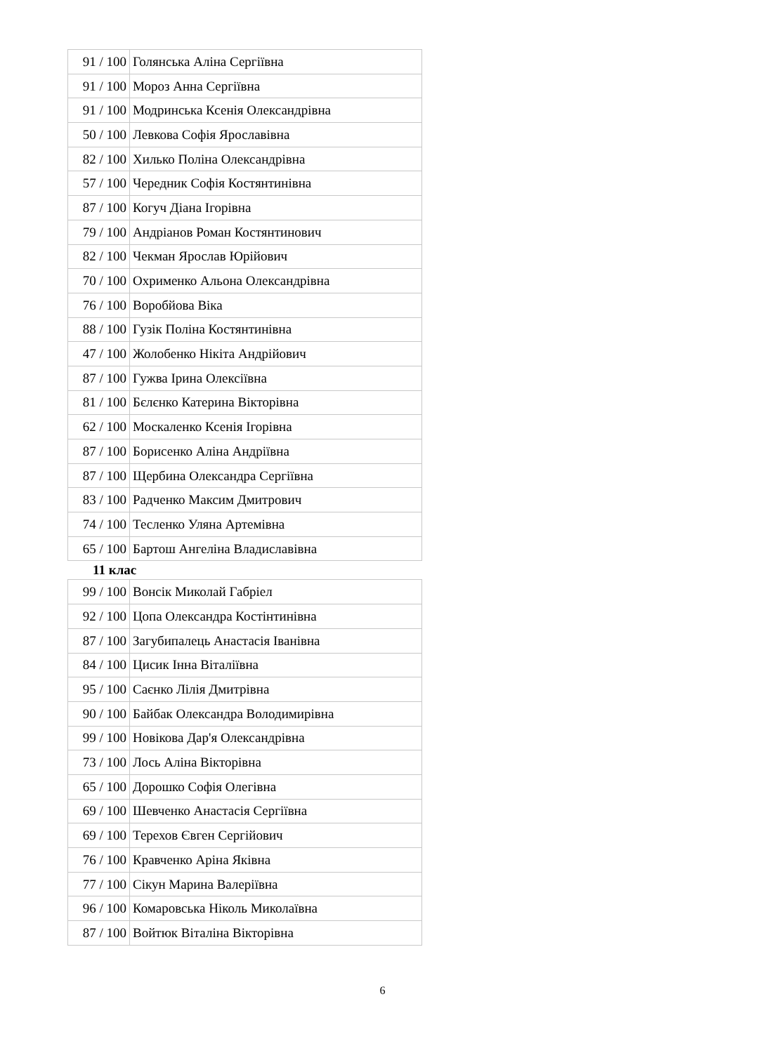| 91 / 100 | Голянська Аліна Сергіївна |
| 91 / 100 | Мороз Анна Сергіївна |
| 91 / 100 | Модринська Ксенія Олександрівна |
| 50 / 100 | Левкова Софія Ярославівна |
| 82 / 100 | Хилько Поліна Олександрівна |
| 57 / 100 | Чередник Софія Костянтинівна |
| 87 / 100 | Когуч Діана Ігорівна |
| 79 / 100 | Андріанов Роман Костянтинович |
| 82 / 100 | Чекман Ярослав Юрійович |
| 70 / 100 | Охрименко Альона Олександрівна |
| 76 / 100 | Воробйова Віка |
| 88 / 100 | Гузік Поліна Костянтинівна |
| 47 / 100 | Жолобенко Нікіта Андрійович |
| 87 / 100 | Гужва Ірина Олексіївна |
| 81 / 100 | Бєлєнко Катерина Вікторівна |
| 62 / 100 | Москаленко Ксенія Ігорівна |
| 87 / 100 | Борисенко Аліна Андріївна |
| 87 / 100 | Щербина Олександра Сергіївна |
| 83 / 100 | Радченко Максим Дмитрович |
| 74 / 100 | Тесленко Уляна Артемівна |
| 65 / 100 | Бартош Ангеліна Владиславівна |
11 клас
| 99 / 100 | Вонсік Миколай Габріел |
| 92 / 100 | Цопа Олександра Костінтинівна |
| 87 / 100 | Загубипалець Анастасія Іванівна |
| 84 / 100 | Цисик Інна Віталіївна |
| 95 / 100 | Саєнко Лілія Дмитрівна |
| 90 / 100 | Байбак Олександра Володимирівна |
| 99 / 100 | Новікова Дар'я Олександрівна |
| 73 / 100 | Лось Аліна Вікторівна |
| 65 / 100 | Дорошко Софія Олегівна |
| 69 / 100 | Шевченко Анастасія Сергіївна |
| 69 / 100 | Терехов Євген Сергійович |
| 76 / 100 | Кравченко Аріна Яківна |
| 77 / 100 | Сікун Марина Валеріївна |
| 96 / 100 | Комаровська Ніколь Миколаївна |
| 87 / 100 | Войтюк Віталіна Вікторівна |
6